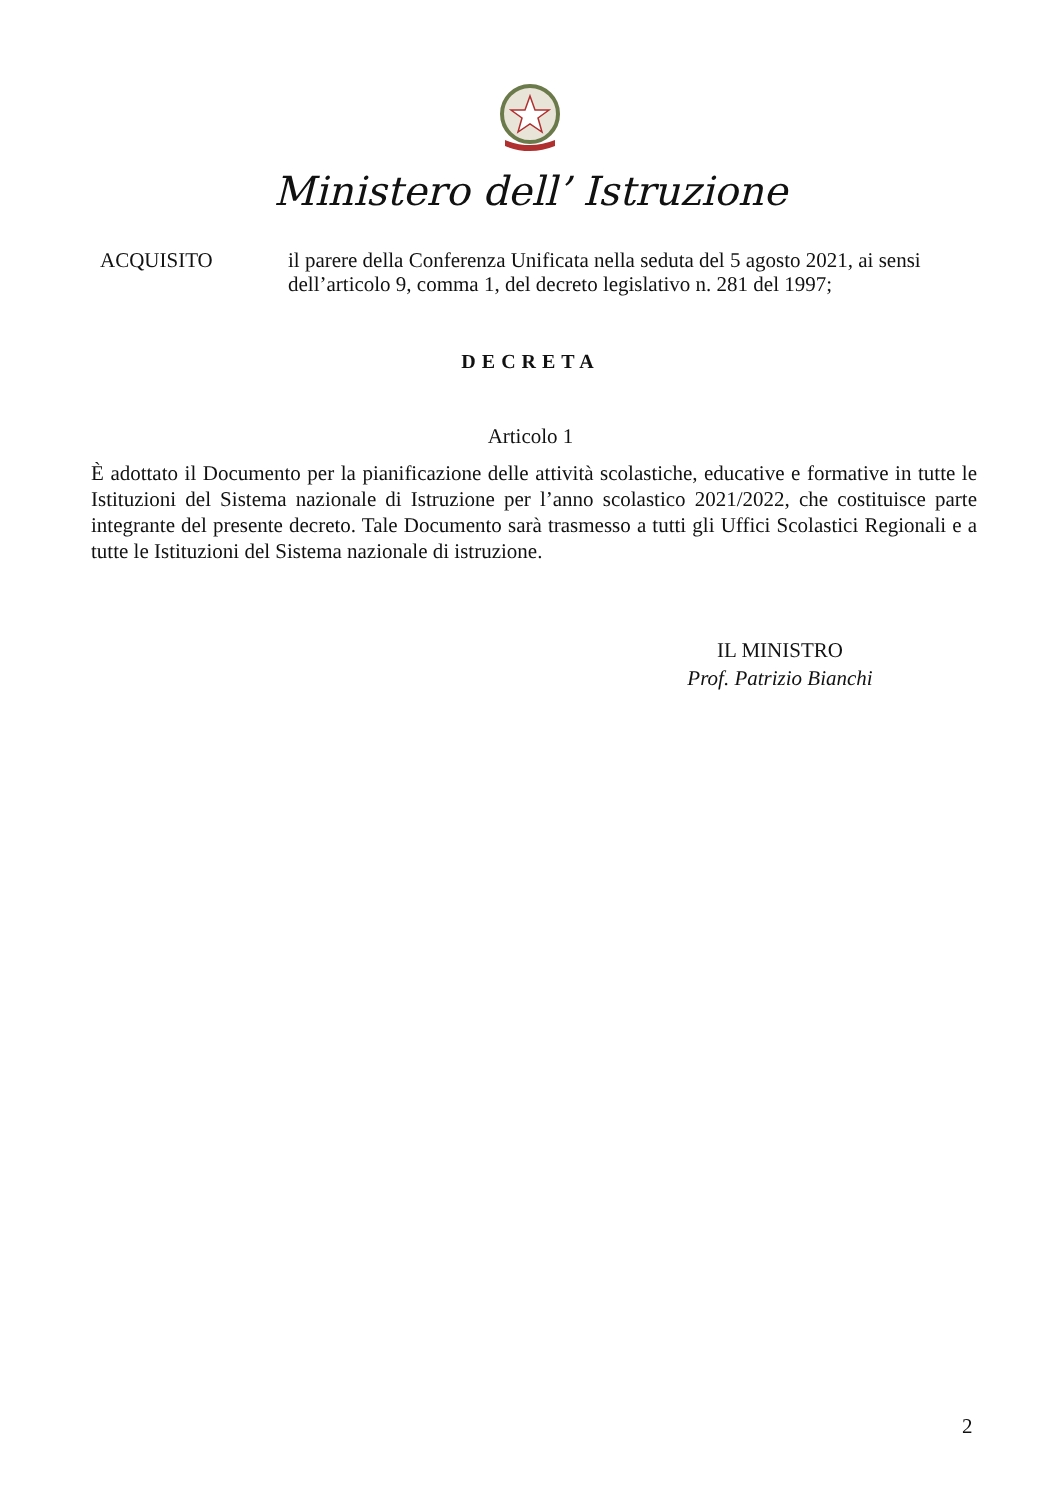Ministero dell’ Istruzione
ACQUISITO il parere della Conferenza Unificata nella seduta del 5 agosto 2021, ai sensi dell’articolo 9, comma 1, del decreto legislativo n. 281 del 1997;
DECRETA
Articolo 1
È adottato il Documento per la pianificazione delle attività scolastiche, educative e formative in tutte le Istituzioni del Sistema nazionale di Istruzione per l’anno scolastico 2021/2022, che costituisce parte integrante del presente decreto. Tale Documento sarà trasmesso a tutti gli Uffici Scolastici Regionali e a tutte le Istituzioni del Sistema nazionale di istruzione.
IL MINISTRO
Prof. Patrizio Bianchi
2